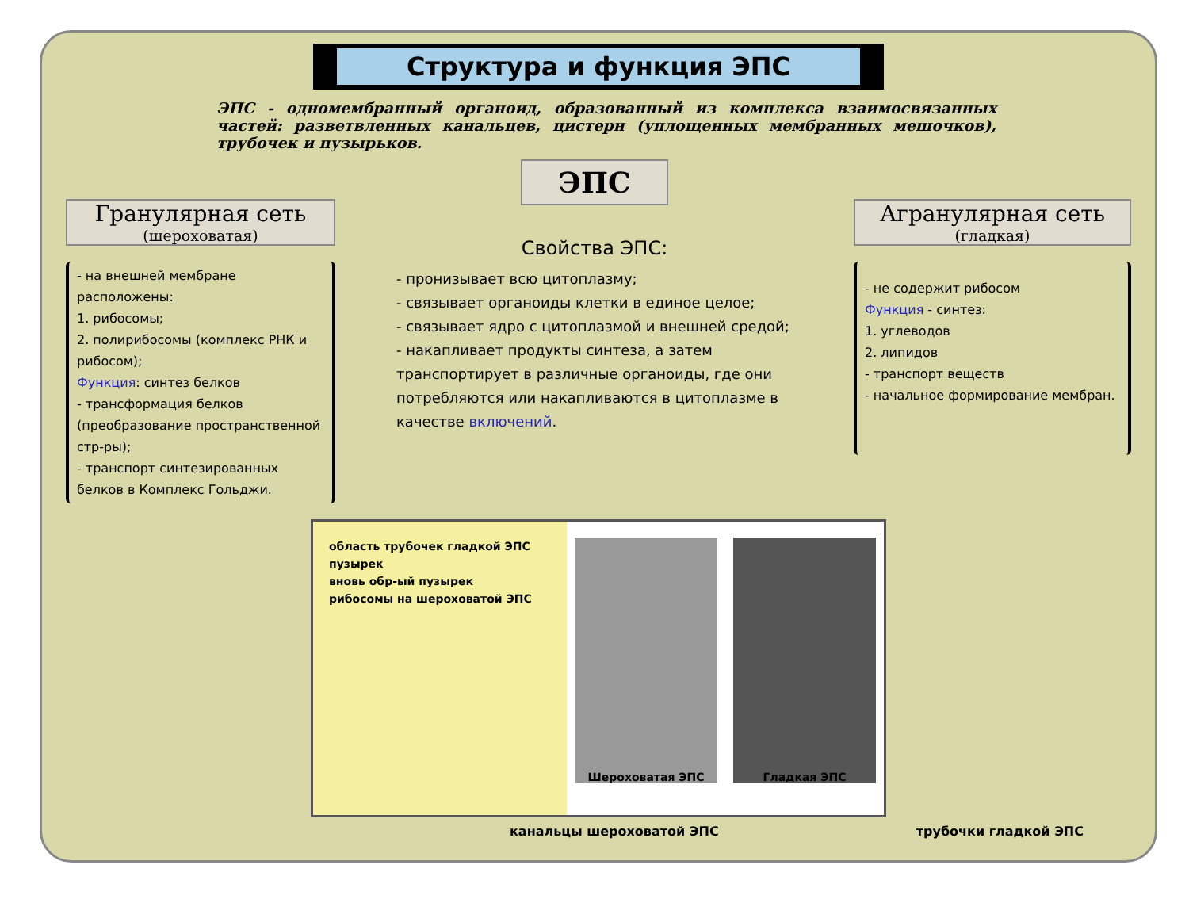Структура и функция ЭПС
ЭПС - одномембранный органоид, образованный из комплекса взаимосвязанных частей: разветвленных канальцев, цистерн (уплощенных мембранных мешочков), трубочек и пузырьков.
Гранулярная сеть
(шероховатая)
- на внешней мембране расположены:
1. рибосомы;
2. полирибосомы (комплекс РНК и рибосом);
Функция: синтез белков
- трансформация белков (преобразование пространственной стр-ры);
- транспорт синтезированных белков в Комплекс Гольджи.
ЭПС
Свойства ЭПС:
- пронизывает всю цитоплазму;
- связывает органоиды клетки в единое целое;
- связывает ядро с цитоплазмой и внешней средой;
- накапливает продукты синтеза, а затем транспортирует в различные органоиды, где они потребляются или накапливаются в цитоплазме в качестве включений.
Агранулярная сеть
(гладкая)
- не содержит рибосом
Функция - синтез:
1. углеводов
2. липидов
- транспорт веществ
- начальное формирование мембран.
область трубочек гладкой ЭПС
пузырек
вновь обр-ый пузырек
рибосомы на шероховатой ЭПС
Шероховатая ЭПС Гладкая ЭПС
канальцы шероховатой ЭПС трубочки гладкой ЭПС